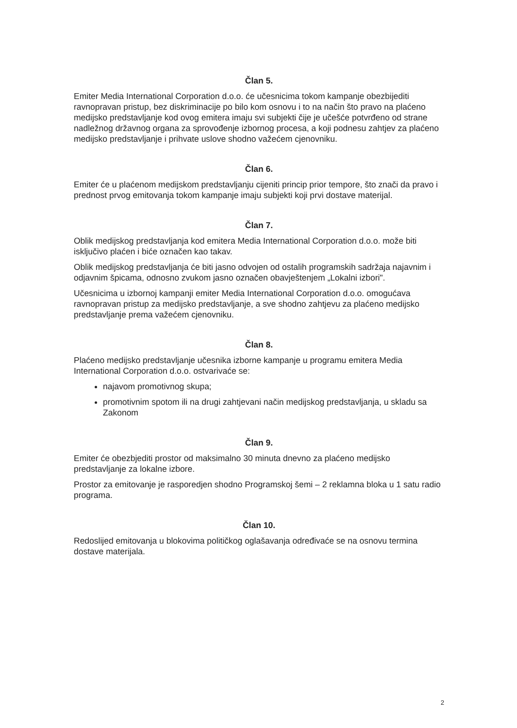Član 5.
Emiter Media International Corporation d.o.o. će učesnicima tokom kampanje obezbijediti ravnopravan pristup, bez diskriminacije po bilo kom osnovu i to na način što pravo na plaćeno medijsko predstavljanje kod ovog emitera imaju svi subjekti čije je učešće potvrđeno od strane nadležnog državnog organa za sprovođenje izbornog procesa, a koji podnesu zahtjev za plaćeno medijsko predstavljanje i prihvate uslove shodno važećem cjenovniku.
Član 6.
Emiter će u plaćenom medijskom predstavljanju cijeniti princip prior tempore, što znači da pravo i prednost prvog emitovanja tokom kampanje imaju subjekti koji prvi dostave materijal.
Član 7.
Oblik medijskog predstavljanja kod emitera Media International Corporation d.o.o. može biti isključivo plaćen i biće označen kao takav.
Oblik medijskog predstavljanja će biti jasno odvojen od ostalih programskih sadržaja najavnim i odjavnim špicama, odnosno zvukom jasno označen obavještenjem „Lokalni izbori".
Učesnicima u izbornoj kampanji emiter Media International Corporation d.o.o. omogućava ravnopravan pristup za medijsko predstavljanje, a sve shodno zahtjevu za plaćeno medijsko predstavljanje prema važećem cjenovniku.
Član 8.
Plaćeno medijsko predstavljanje učesnika izborne kampanje u programu emitera Media International Corporation d.o.o. ostvarivaće se:
najavom promotivnog skupa;
promotivnim spotom ili na drugi zahtjevani način medijskog predstavljanja, u skladu sa Zakonom
Član 9.
Emiter će obezbjediti prostor od maksimalno 30 minuta dnevno za plaćeno medijsko predstavljanje za lokalne izbore.
Prostor za emitovanje je rasporedjen shodno Programskoj šemi – 2 reklamna bloka u 1 satu radio programa.
Član 10.
Redoslijed emitovanja u blokovima političkog oglašavanja određivaće se na osnovu termina dostave materijala.
2